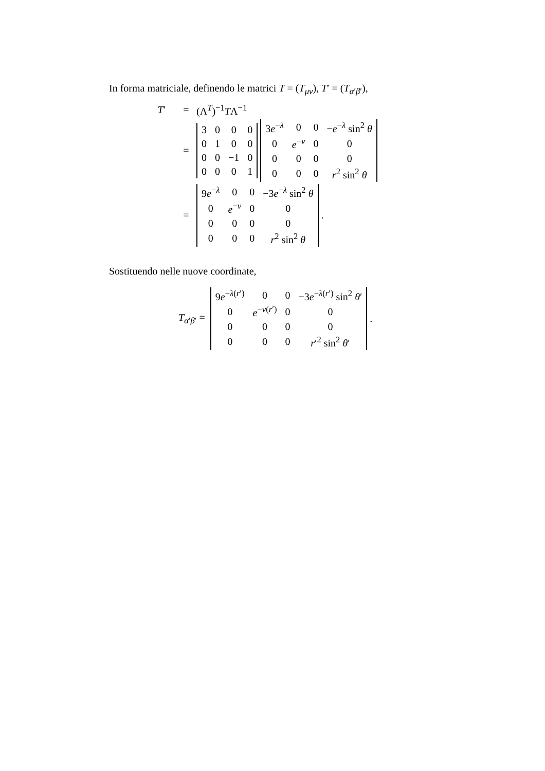In forma matriciale, definendo le matrici T = (T<sub>μν</sub>), T′ = (T<sub>α′β′</sub>),
T′ = (Λ<sup>T</sup>)<sup>−1</sup>TΛ<sup>−1</sup>
=
| 3 | 0 | 0 | 0 |
| 0 | 1 | 0 | 0 |
| 0 | 0 | −1 | 0 |
| 0 | 0 | 0 | 1 |
| 3 e<sup>−λ</sup> | 0 | 0 | − e<sup>−λ</sup> sin<sup>2</sup> θ |
| 0 | e<sup>−ν</sup> | 0 | 0 |
| 0 | 0 | 0 | 0 |
| 0 | 0 | 0 | r<sup>2</sup> sin<sup>2</sup> θ |
=
| 9 e<sup>−λ</sup> | 0 | 0 | −3 e<sup>−λ</sup> sin<sup>2</sup> θ |
| 0 | e<sup>−ν</sup> | 0 | 0 |
| 0 | 0 | 0 | 0 |
| 0 | 0 | 0 | r<sup>2</sup> sin<sup>2</sup> θ |
.
Sostituendo nelle nuove coordinate,
T<sub>α′β′</sub> =
| 9 e<sup>−λ(r′)</sup> | 0 | 0 | −3 e<sup>−λ(r′)</sup> sin<sup>2</sup> θ ′ |
| 0 | e<sup>−ν(r′)</sup> | 0 | 0 |
| 0 | 0 | 0 | 0 |
| 0 | 0 | 0 | r ′<sup>2</sup> sin<sup>2</sup> θ ′ |
.